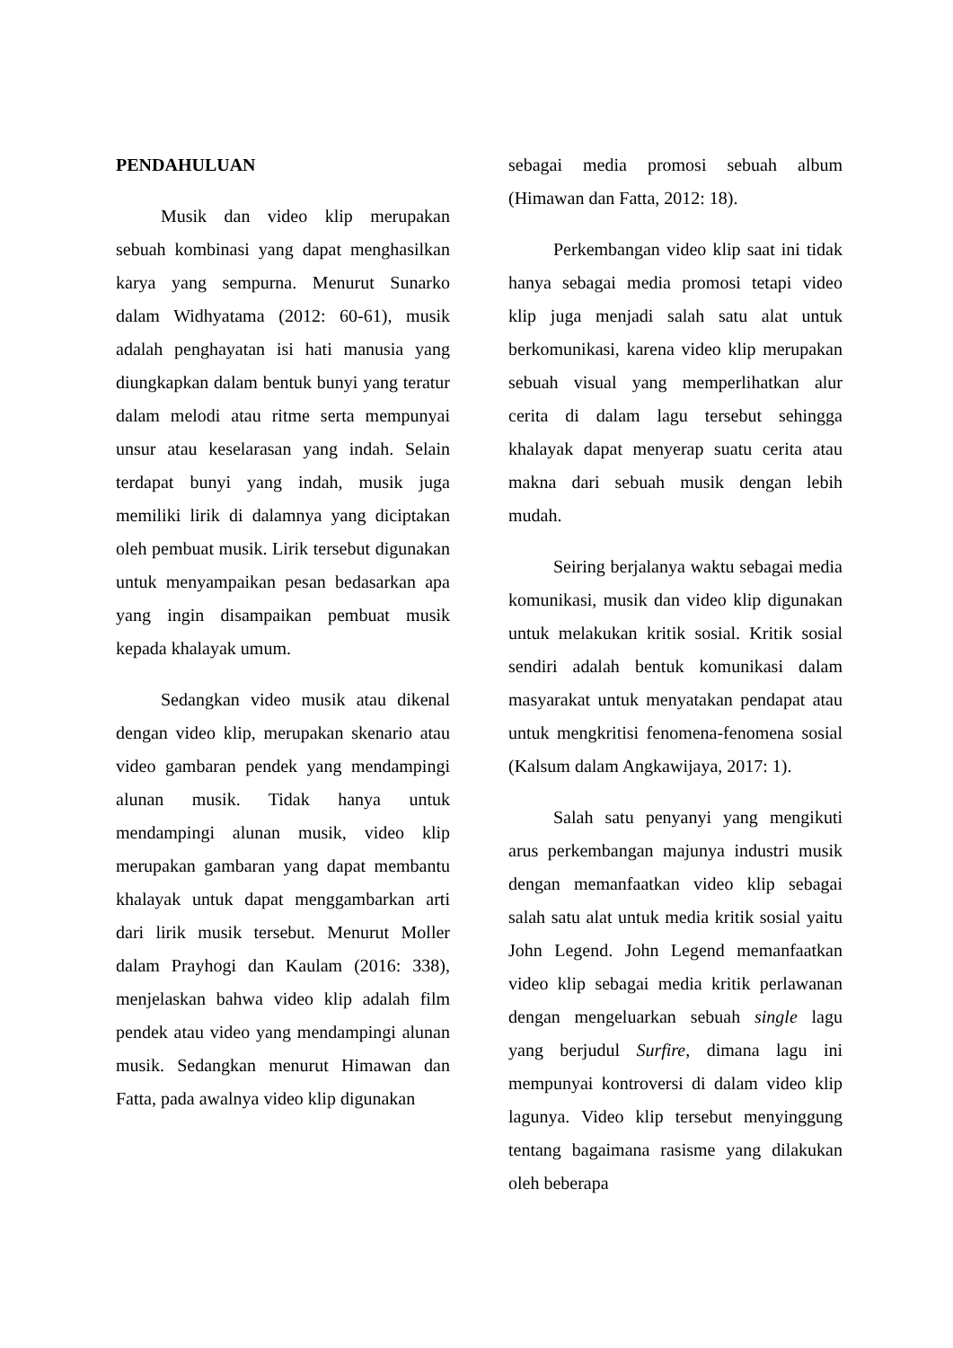PENDAHULUAN
Musik dan video klip merupakan sebuah kombinasi yang dapat menghasilkan karya yang sempurna. Menurut Sunarko dalam Widhyatama (2012: 60-61), musik adalah penghayatan isi hati manusia yang diungkapkan dalam bentuk bunyi yang teratur dalam melodi atau ritme serta mempunyai unsur atau keselarasan yang indah. Selain terdapat bunyi yang indah, musik juga memiliki lirik di dalamnya yang diciptakan oleh pembuat musik. Lirik tersebut digunakan untuk menyampaikan pesan bedasarkan apa yang ingin disampaikan pembuat musik kepada khalayak umum.
Sedangkan video musik atau dikenal dengan video klip, merupakan skenario atau video gambaran pendek yang mendampingi alunan musik. Tidak hanya untuk mendampingi alunan musik, video klip merupakan gambaran yang dapat membantu khalayak untuk dapat menggambarkan arti dari lirik musik tersebut. Menurut Moller dalam Prayhogi dan Kaulam (2016: 338), menjelaskan bahwa video klip adalah film pendek atau video yang mendampingi alunan musik. Sedangkan menurut Himawan dan Fatta, pada awalnya video klip digunakan
sebagai media promosi sebuah album (Himawan dan Fatta, 2012: 18).
Perkembangan video klip saat ini tidak hanya sebagai media promosi tetapi video klip juga menjadi salah satu alat untuk berkomunikasi, karena video klip merupakan sebuah visual yang memperlihatkan alur cerita di dalam lagu tersebut sehingga khalayak dapat menyerap suatu cerita atau makna dari sebuah musik dengan lebih mudah.
Seiring berjalanya waktu sebagai media komunikasi, musik dan video klip digunakan untuk melakukan kritik sosial. Kritik sosial sendiri adalah bentuk komunikasi dalam masyarakat untuk menyatakan pendapat atau untuk mengkritisi fenomena-fenomena sosial (Kalsum dalam Angkawijaya, 2017: 1).
Salah satu penyanyi yang mengikuti arus perkembangan majunya industri musik dengan memanfaatkan video klip sebagai salah satu alat untuk media kritik sosial yaitu John Legend. John Legend memanfaatkan video klip sebagai media kritik perlawanan dengan mengeluarkan sebuah single lagu yang berjudul Surfire, dimana lagu ini mempunyai kontroversi di dalam video klip lagunya. Video klip tersebut menyinggung tentang bagaimana rasisme yang dilakukan oleh beberapa